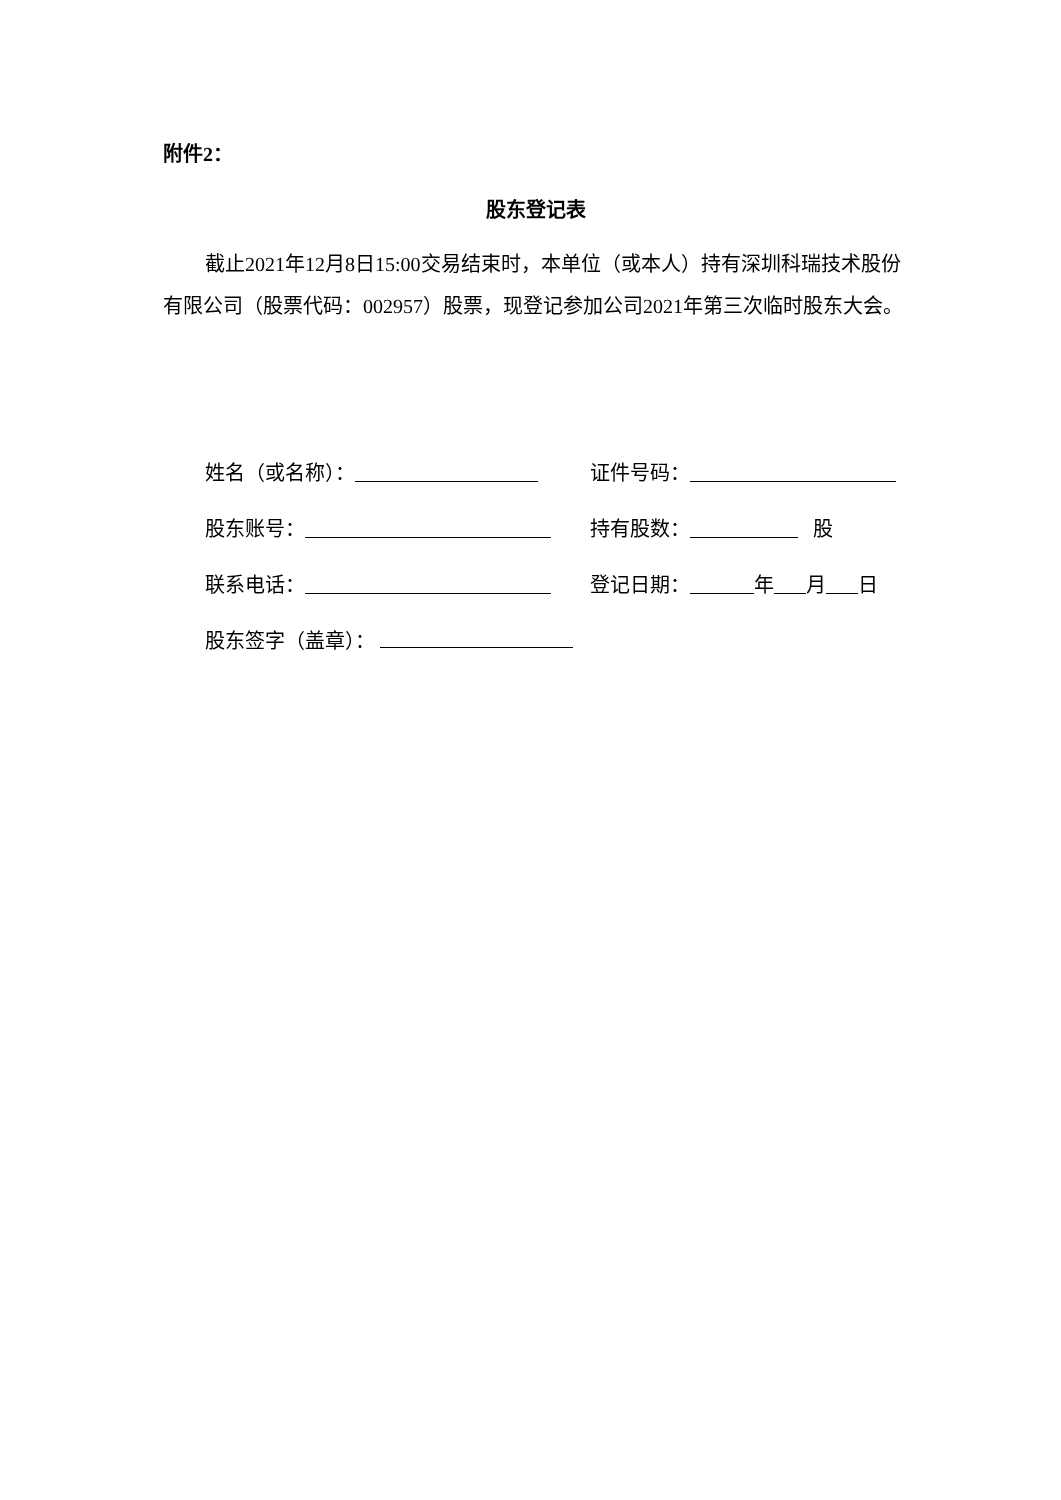附件2：
股东登记表
截止2021年12月8日15:00交易结束时，本单位（或本人）持有深圳科瑞技术股份有限公司（股票代码：002957）股票，现登记参加公司2021年第三次临时股东大会。
姓名（或名称）：
证件号码：
股东账号：
持有股数： 股
联系电话：
登记日期： 年 月 日
股东签字（盖章）：